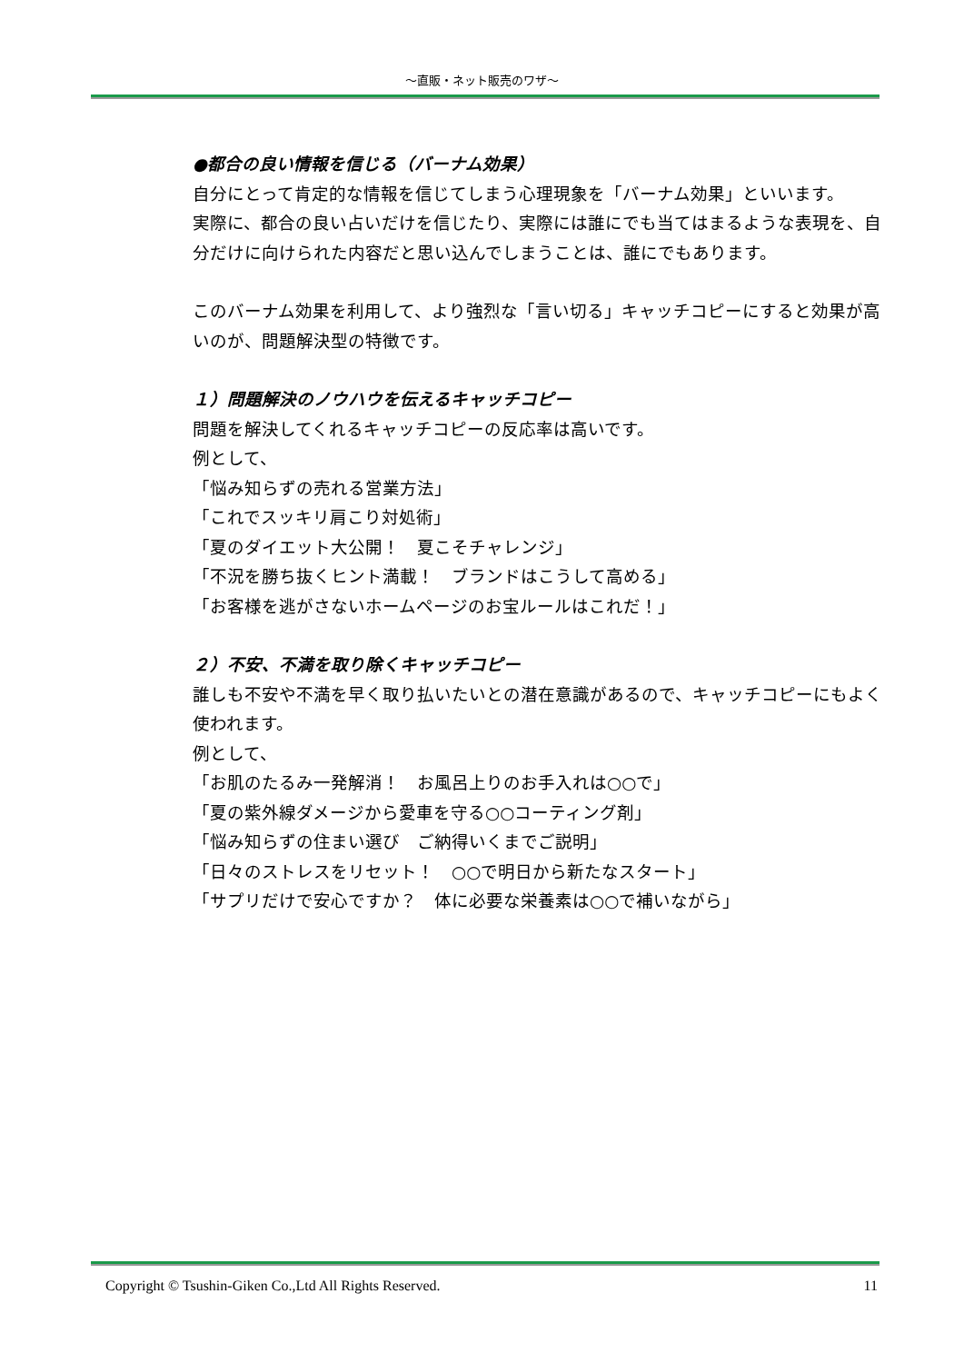～直販・ネット販売のワザ～
●都合の良い情報を信じる（バーナム効果）
自分にとって肯定的な情報を信じてしまう心理現象を「バーナム効果」といいます。
実際に、都合の良い占いだけを信じたり、実際には誰にでも当てはまるような表現を、自分だけに向けられた内容だと思い込んでしまうことは、誰にでもあります。
このバーナム効果を利用して、より強烈な「言い切る」キャッチコピーにすると効果が高いのが、問題解決型の特徴です。
１）問題解決のノウハウを伝えるキャッチコピー
問題を解決してくれるキャッチコピーの反応率は高いです。
例として、
「悩み知らずの売れる営業方法」
「これでスッキリ肩こり対処術」
「夏のダイエット大公開！　夏こそチャレンジ」
「不況を勝ち抜くヒント満載！　ブランドはこうして高める」
「お客様を逃がさないホームページのお宝ルールはこれだ！」
２）不安、不満を取り除くキャッチコピー
誰しも不安や不満を早く取り払いたいとの潜在意識があるので、キャッチコピーにもよく使われます。
例として、
「お肌のたるみ一発解消！　お風呂上りのお手入れは○○で」
「夏の紫外線ダメージから愛車を守る○○コーティング剤」
「悩み知らずの住まい選び　ご納得いくまでご説明」
「日々のストレスをリセット！　○○で明日から新たなスタート」
「サプリだけで安心ですか？　体に必要な栄養素は○○で補いながら」
Copyright © Tsushin-Giken Co.,Ltd All Rights Reserved. 11